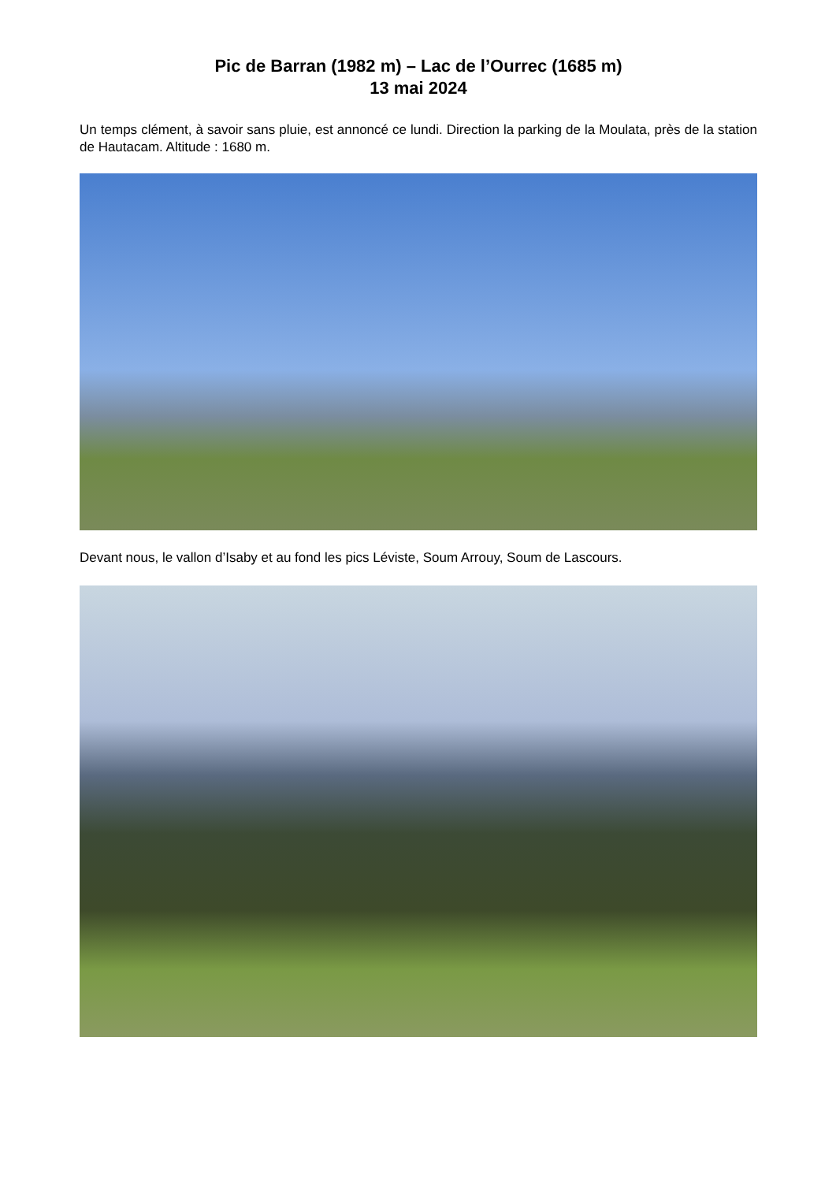Pic de Barran (1982 m) – Lac de l’Ourrec (1685 m)
13 mai 2024
Un temps clément, à savoir sans pluie, est annoncé ce lundi. Direction la parking de la Moulata, près de la station de Hautacam. Altitude : 1680 m.
Devant nous, le vallon d’Isaby et au fond les pics Léviste, Soum Arrouy, Soum de Lascours.